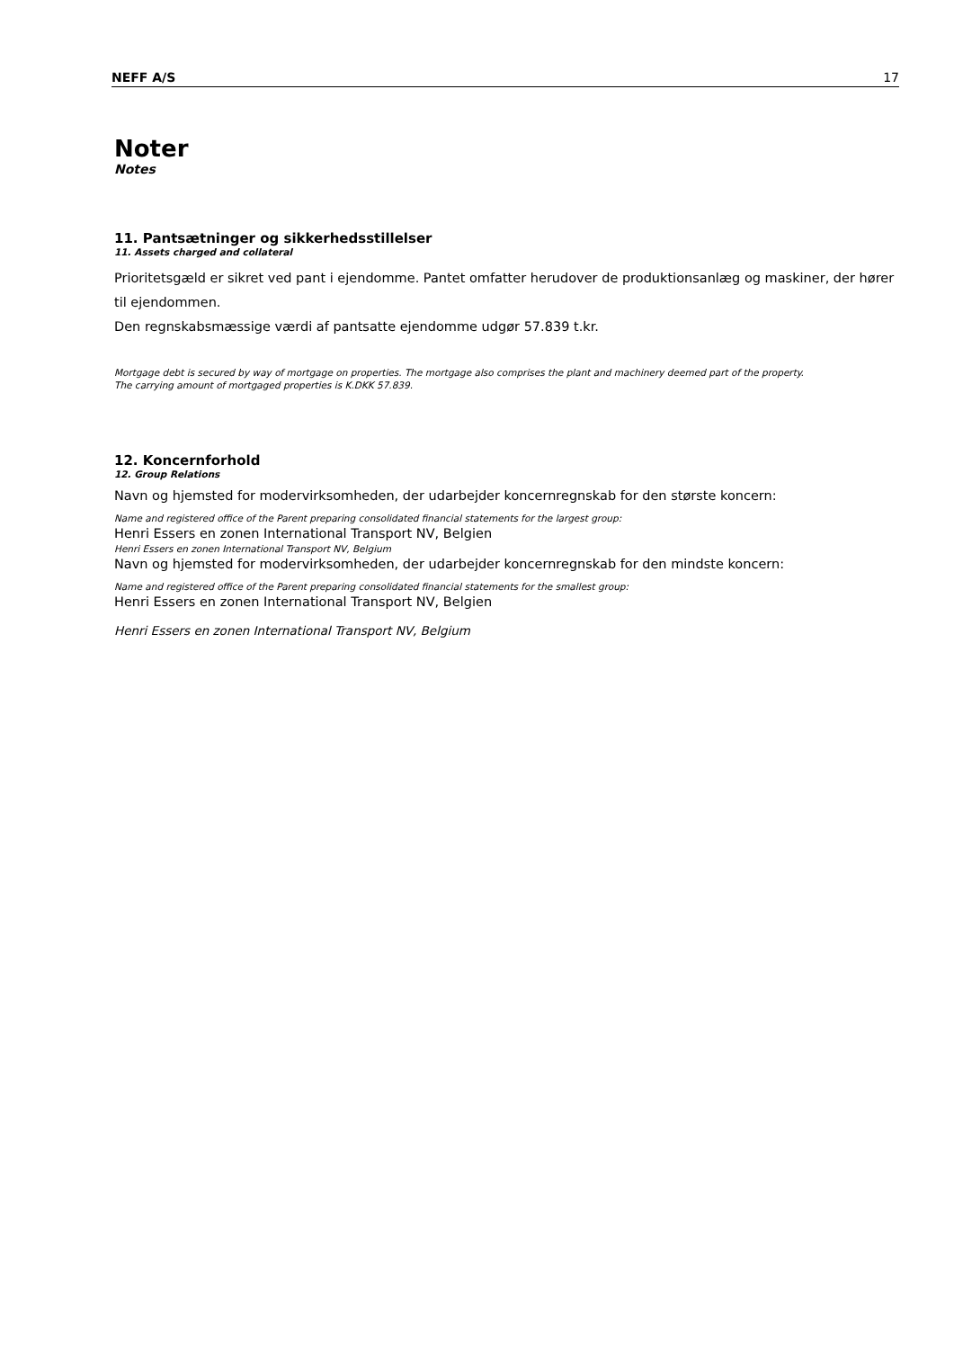NEFF A/S 17
Noter
Notes
11. Pantsætninger og sikkerhedsstillelser
11. Assets charged and collateral
Prioritetsgæld er sikret ved pant i ejendomme. Pantet omfatter herudover de produktionsanlæg og maskiner, der hører til ejendommen.
Den regnskabsmæssige værdi af pantsatte ejendomme udgør 57.839 t.kr.
Mortgage debt is secured by way of mortgage on properties. The mortgage also comprises the plant and machinery deemed part of the property.
The carrying amount of mortgaged properties is K.DKK 57.839.
12. Koncernforhold
12. Group Relations
Navn og hjemsted for modervirksomheden, der udarbejder koncernregnskab for den største koncern:
Name and registered office of the Parent preparing consolidated financial statements for the largest group:
Henri Essers en zonen International Transport NV, Belgien
Henri Essers en zonen International Transport NV, Belgium
Navn og hjemsted for modervirksomheden, der udarbejder koncernregnskab for den mindste koncern:
Name and registered office of the Parent preparing consolidated financial statements for the smallest group:
Henri Essers en zonen International Transport NV, Belgien
Henri Essers en zonen International Transport NV, Belgium